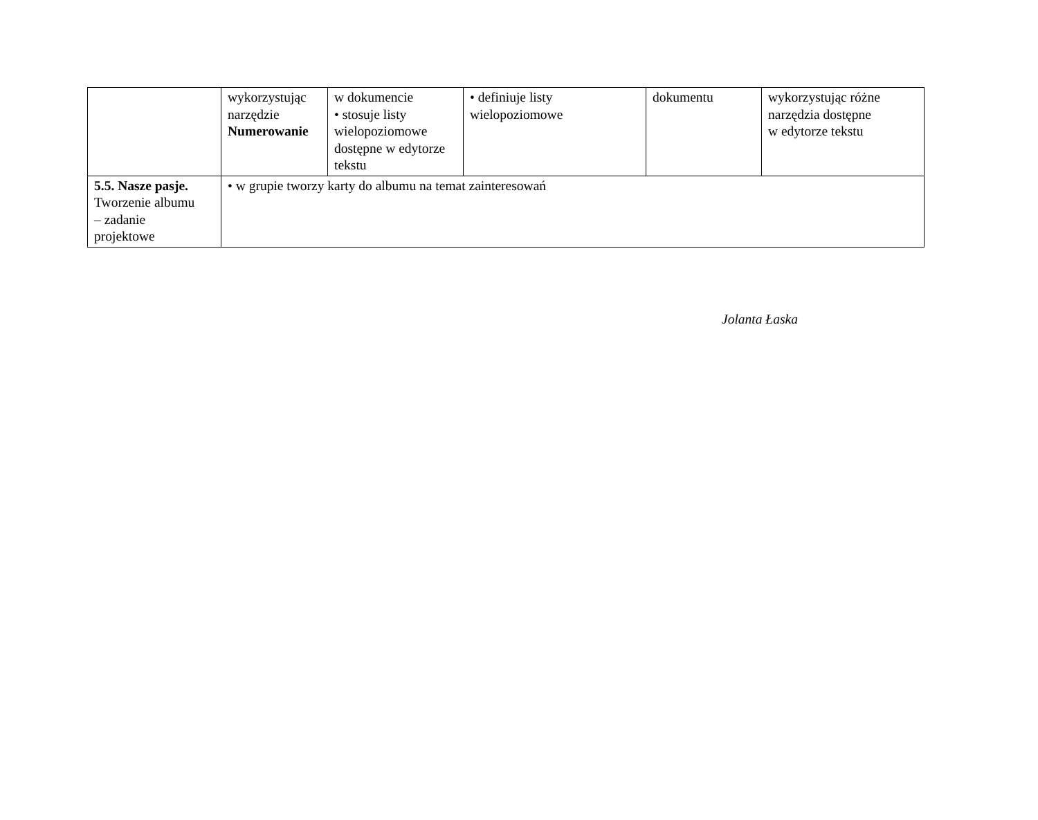| | wykorzystując narzędzie Numerowanie | w dokumencie • stosuje listy wielopoziomowe dostępne w edytorze tekstu | • definiuje listy wielopoziomowe | dokumentu | wykorzystując różne narzędzia dostępne w edytorze tekstu |
| 5.5. Nasze pasje. Tworzenie albumu – zadanie projektowe | • w grupie tworzy karty do albumu na temat zainteresowań | | | | |
Jolanta Łaska